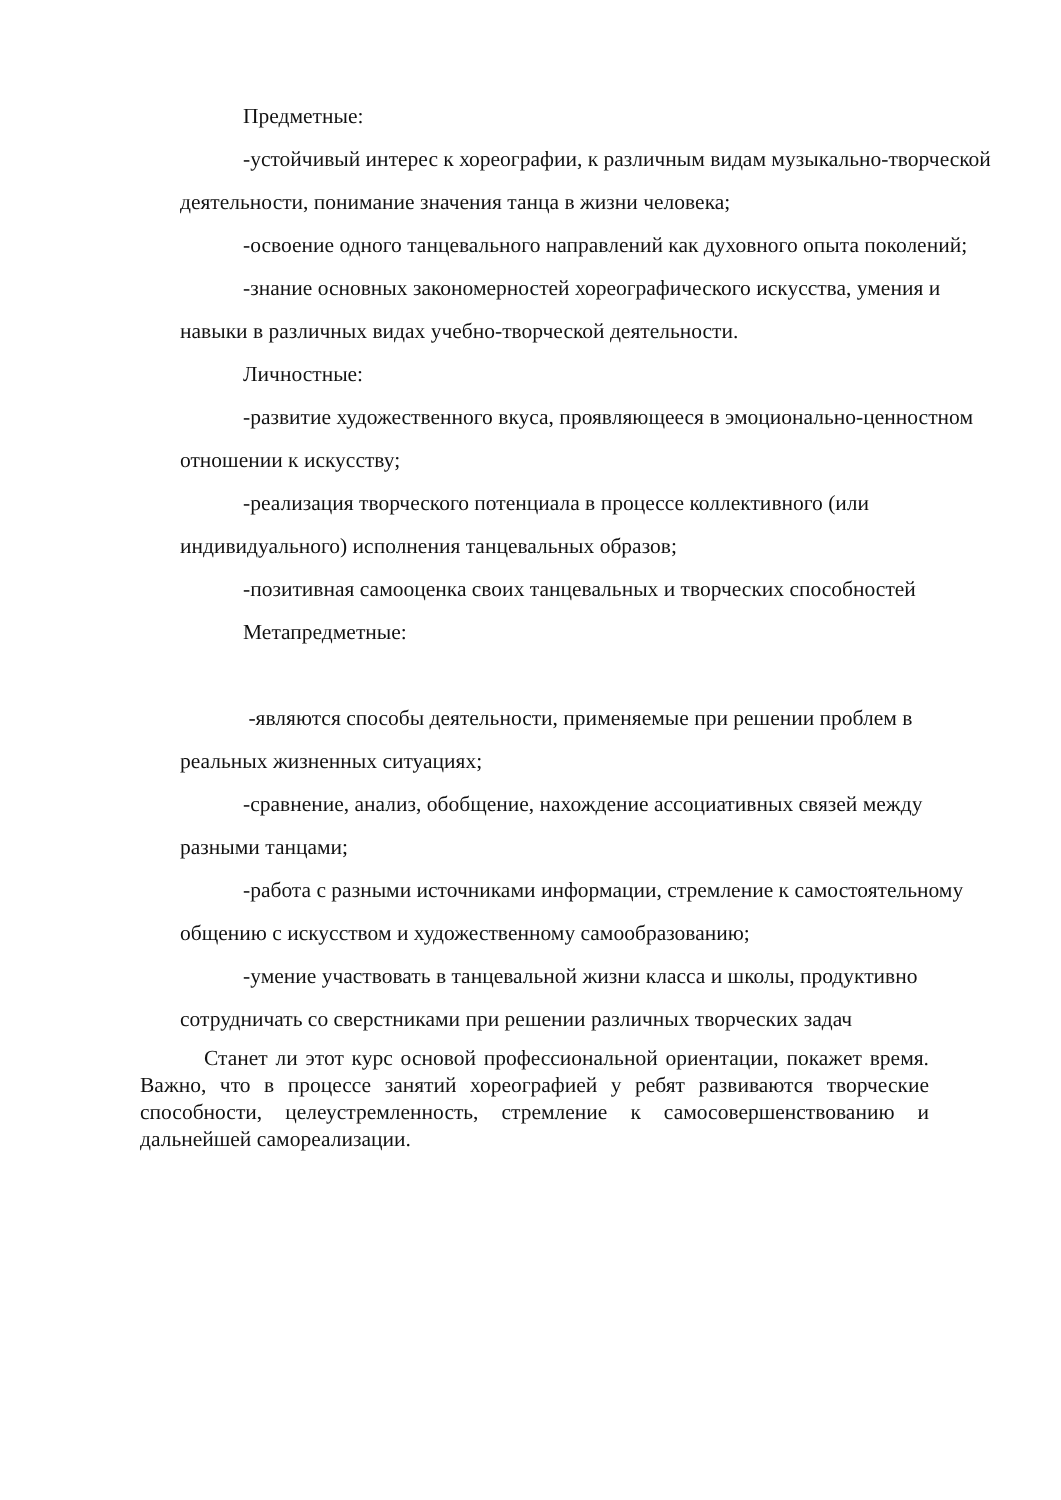Предметные:
-устойчивый интерес к хореографии, к различным видам музыкально-творческой деятельности, понимание значения танца в жизни человека;
-освоение одного танцевального направлений как духовного опыта поколений;
-знание основных закономерностей хореографического искусства, умения и навыки в различных видах учебно-творческой деятельности.
Личностные:
-развитие художественного вкуса, проявляющееся в эмоционально-ценностном отношении к искусству;
-реализация творческого потенциала в процессе коллективного (или индивидуального) исполнения танцевальных образов;
-позитивная самооценка своих танцевальных и творческих способностей
Метапредметные:
-являются способы деятельности, применяемые при решении проблем в реальных жизненных ситуациях;
-сравнение, анализ, обобщение, нахождение ассоциативных связей между разными танцами;
-работа с разными источниками информации, стремление к самостоятельному общению с искусством и художественному самообразованию;
-умение участвовать в танцевальной жизни класса и школы, продуктивно сотрудничать со сверстниками при решении различных творческих задач
Станет ли этот курс основой профессиональной ориентации, покажет время. Важно, что в процессе занятий хореографией у ребят развиваются творческие способности, целеустремленность, стремление к самосовершенствованию и дальнейшей самореализации.